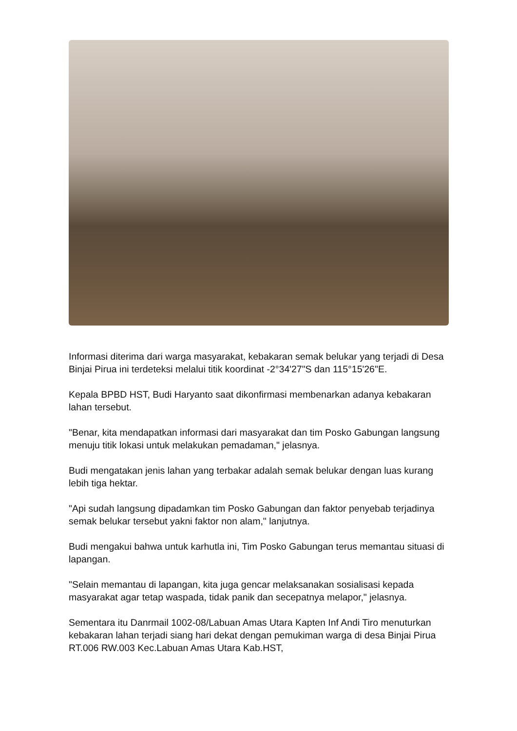Informasi diterima dari warga masyarakat, kebakaran semak belukar yang terjadi di Desa Binjai Pirua ini terdeteksi melalui titik koordinat -2°34'27"S dan 115°15'26"E.
Kepala BPBD HST, Budi Haryanto saat dikonfirmasi membenarkan adanya kebakaran lahan tersebut.
"Benar, kita mendapatkan informasi dari masyarakat dan tim Posko Gabungan langsung menuju titik lokasi untuk melakukan pemadaman," jelasnya.
Budi mengatakan jenis lahan yang terbakar adalah semak belukar dengan luas kurang lebih tiga hektar.
"Api sudah langsung dipadamkan tim Posko Gabungan dan faktor penyebab terjadinya semak belukar tersebut yakni faktor non alam," lanjutnya.
Budi mengakui bahwa untuk karhutla ini, Tim Posko Gabungan terus memantau situasi di lapangan.
"Selain memantau di lapangan, kita juga gencar melaksanakan sosialisasi kepada masyarakat agar tetap waspada, tidak panik dan secepatnya melapor," jelasnya.
Sementara itu Danrmail 1002-08/Labuan Amas Utara Kapten Inf Andi Tiro menuturkan kebakaran lahan terjadi siang hari dekat dengan pemukiman warga di desa Binjai Pirua RT.006 RW.003 Kec.Labuan Amas Utara Kab.HST,